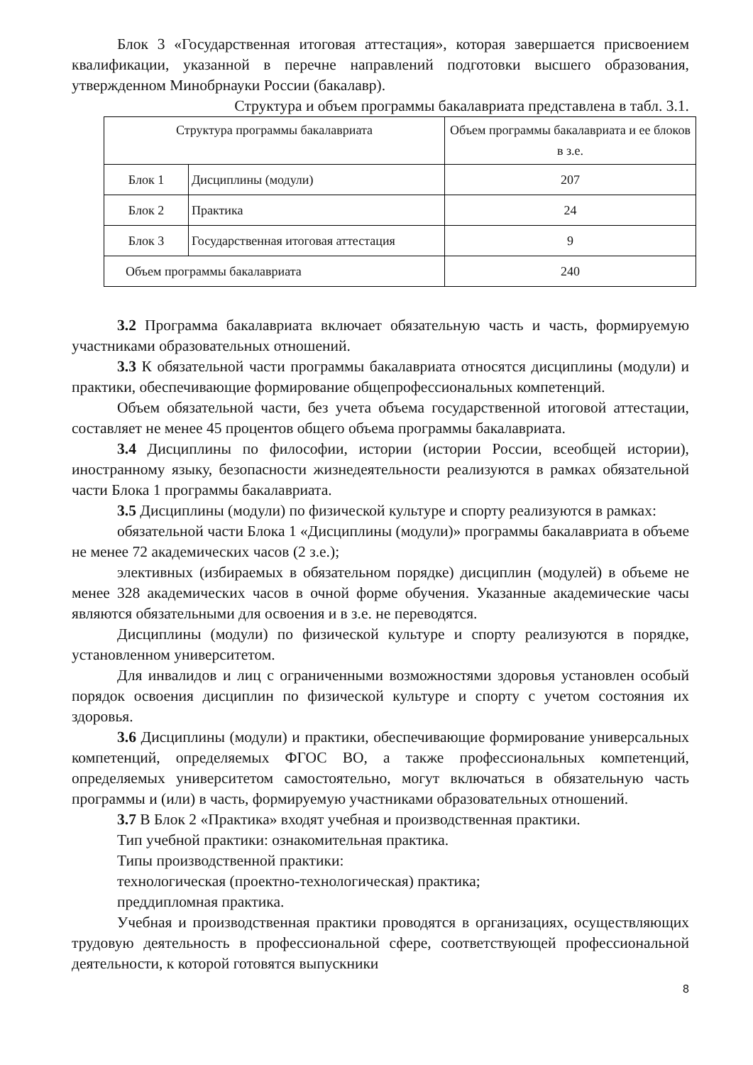Блок 3 «Государственная итоговая аттестация», которая завершается присвоением квалификации, указанной в перечне направлений подготовки высшего образования, утвержденном Минобрнауки России (бакалавр).
Структура и объем программы бакалавриата представлена в табл. 3.1.
| Структура программы бакалавриата | | Объем программы бакалавриата и ее блоков в з.е. |
| Блок 1 | Дисциплины (модули) | 207 |
| Блок 2 | Практика | 24 |
| Блок 3 | Государственная итоговая аттестация | 9 |
| Объем программы бакалавриата | | 240 |
3.2 Программа бакалавриата включает обязательную часть и часть, формируемую участниками образовательных отношений.
3.3 К обязательной части программы бакалавриата относятся дисциплины (модули) и практики, обеспечивающие формирование общепрофессиональных компетенций.
Объем обязательной части, без учета объема государственной итоговой аттестации, составляет не менее 45 процентов общего объема программы бакалавриата.
3.4 Дисциплины по философии, истории (истории России, всеобщей истории), иностранному языку, безопасности жизнедеятельности реализуются в рамках обязательной части Блока 1 программы бакалавриата.
3.5 Дисциплины (модули) по физической культуре и спорту реализуются в рамках:
обязательной части Блока 1 «Дисциплины (модули)» программы бакалавриата в объеме не менее 72 академических часов (2 з.е.);
элективных (избираемых в обязательном порядке) дисциплин (модулей) в объеме не менее 328 академических часов в очной форме обучения. Указанные академические часы являются обязательными для освоения и в з.е. не переводятся.
Дисциплины (модули) по физической культуре и спорту реализуются в порядке, установленном университетом.
Для инвалидов и лиц с ограниченными возможностями здоровья установлен особый порядок освоения дисциплин по физической культуре и спорту с учетом состояния их здоровья.
3.6 Дисциплины (модули) и практики, обеспечивающие формирование универсальных компетенций, определяемых ФГОС ВО, а также профессиональных компетенций, определяемых университетом самостоятельно, могут включаться в обязательную часть программы и (или) в часть, формируемую участниками образовательных отношений.
3.7 В Блок 2 «Практика» входят учебная и производственная практики.
Тип учебной практики: ознакомительная практика.
Типы производственной практики:
технологическая (проектно-технологическая) практика;
преддипломная практика.
Учебная и производственная практики проводятся в организациях, осуществляющих трудовую деятельность в профессиональной сфере, соответствующей профессиональной деятельности, к которой готовятся выпускники
8